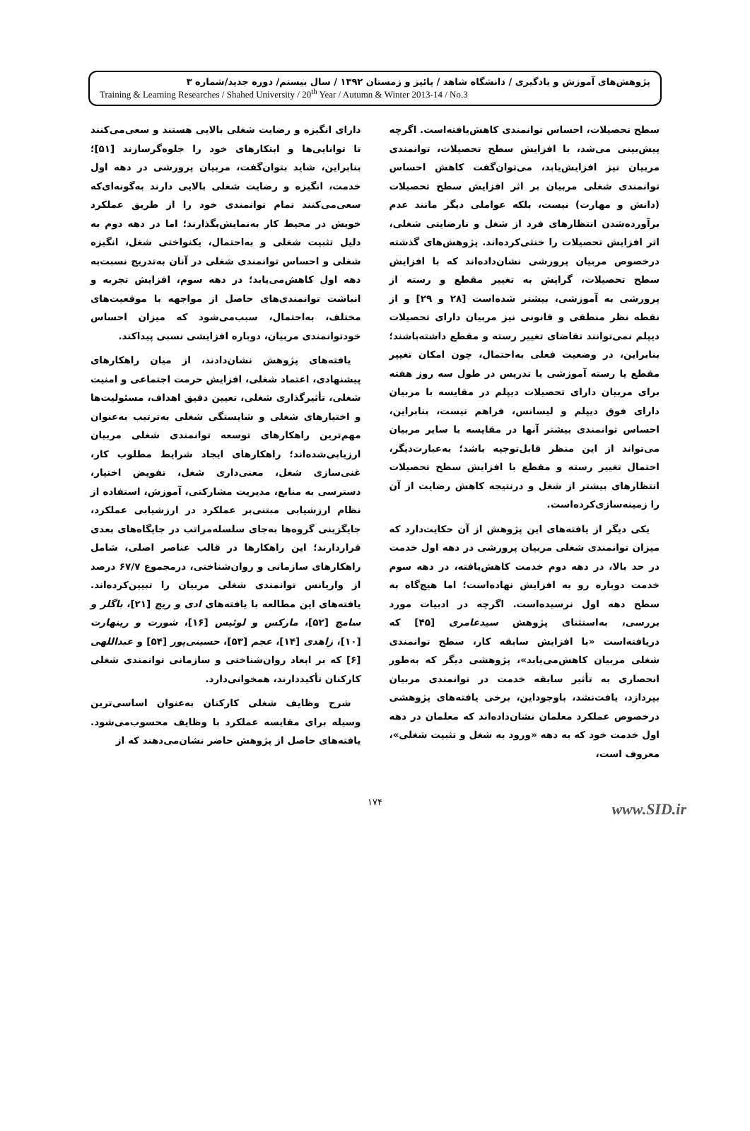پژوهش‌های آموزش و یادگیری / دانشگاه شاهد / پائیز و زمستان ۱۳۹۲ / سال بیستم/ دوره جدید/شماره ۳
Training & Learning Researches / Shahed University / 20<sup>th</sup> Year / Autumn & Winter 2013-14 / No.3
سطح تحصیلات، احساس توانمندی کاهش‌یافته‌است. اگرچه پیش‌بینی می‌شد، با افزایش سطح تحصیلات، توانمندی مربیان نیز افزایش‌یابد، می‌توان‌گفت کاهش احساس توانمندی شغلی مربیان بر اثر افزایش سطح تحصیلات (دانش و مهارت) نیست، بلکه عواملی دیگر مانند عدم برآورده‌شدن انتظارهای فرد از شغل و نارضایتی شغلی، اثر افزایش تحصیلات را خنثی‌کرده‌اند. پژوهش‌های گذشته درخصوص مربیان پرورشی نشان‌داده‌اند که با افزایش سطح تحصیلات، گرایش به تغییر مقطع و رسته از پرورشی به آموزشی، بیشتر شده‌است [۲۸ و ۲۹] و از نقطه نظر منطقی و قانونی نیز مربیان دارای تحصیلات دیپلم نمی‌توانند تقاضای تغییر رسته و مقطع داشته‌باشند؛ بنابراین، در وضعیت فعلی به‌احتمال، چون امکان تغییر مقطع یا رسته آموزشی یا تدریس در طول سه روز هفته برای مربیان دارای تحصیلات دیپلم در مقایسه با مربیان دارای فوق دیپلم و لیسانس، فراهم نیست، بنابراین، احساس توانمندی بیشتر آنها در مقایسه با سایر مربیان می‌تواند از این منظر قابل‌توجیه باشد؛ به‌عبارت‌دیگر، احتمال تغییر رسته و مقطع با افزایش سطح تحصیلات انتظارهای بیشتر از شغل و درنتیجه کاهش رضایت از آن را زمینه‌سازی‌کرده‌است.
یکی دیگر از یافته‌های این پژوهش از آن حکایت‌دارد که میزان توانمندی شغلی مربیان پرورشی در دهه اول خدمت در حد بالا، در دهه دوم خدمت کاهش‌یافته، در دهه سوم خدمت دوباره رو به افزایش نهاده‌است؛ اما هیچ‌گاه به سطح دهه اول نرسیده‌است. اگرچه در ادبیات مورد بررسی، به‌استثنای پژوهش سیدعامری [۴۵] که دریافته‌است «با افزایش سابقه کار، سطح توانمندی شغلی مربیان کاهش‌می‌یابد»، پژوهشی دیگر که به‌طور انحصاری به تأثیر سابقه خدمت در توانمندی مربیان بپردازد، یافت‌نشد، باوجوداین، برخی یافته‌های پژوهشی درخصوص عملکرد معلمان نشان‌داده‌اند که معلمان در دهه اول خدمت خود که به دهه «ورود به شغل و تثبیت شغلی»، معروف است،
دارای انگیزه و رضایت شغلی بالایی هستند و سعی‌می‌کنند تا توانایی‌ها و ابتکارهای خود را جلوه‌گرسازند [۵۱]؛ بنابراین، شاید بتوان‌گفت، مربیان پرورشی در دهه اول خدمت، انگیزه و رضایت شغلی بالایی دارند به‌گونه‌ای‌که سعی‌می‌کنند تمام توانمندی خود را از طریق عملکرد خویش در محیط کار به‌نمایش‌بگذارند؛ اما در دهه دوم به دلیل تثبیت شغلی و به‌احتمال، یکنواختی شغل، انگیزه شغلی و احساس توانمندی شغلی در آنان به‌تدریج نسبت‌به دهه اول کاهش‌می‌یابد؛ در دهه سوم، افزایش تجربه و انباشت توانمندی‌های حاصل از مواجهه با موقعیت‌های مختلف، به‌احتمال، سبب‌می‌شود که میزان احساس خودتوانمندی مربیان، دوباره افزایشی نسبی پیداکند.
یافته‌های پژوهش نشان‌دادند، از میان راهکارهای پیشنهادی، اعتماد شغلی، افزایش حرمت اجتماعی و امنیت شغلی، تأثیرگذاری شغلی، تعیین دقیق اهداف، مسئولیت‌ها و اختیارهای شغلی و شایستگی شغلی به‌ترتیب به‌عنوان مهم‌ترین راهکارهای توسعه توانمندی شغلی مربیان ارزیابی‌شده‌اند؛ راهکارهای ایجاد شرایط مطلوب کار، غنی‌سازی شغل، معنی‌داری شغل، تفویض اختیار، دسترسی به منابع، مدیریت مشارکتی، آموزش، استفاده از نظام ارزشیابی مبتنی‌بر عملکرد در ارزشیابی عملکرد، جایگزینی گروه‌ها به‌جای سلسله‌مراتب در جایگاه‌های بعدی قراردارند؛ این راهکارها در قالب عناصر اصلی، شامل راهکارهای سازمانی و روان‌شناختی، درمجموع ۶۷/۷ درصد از واریانس توانمندی شغلی مربیان را تبیین‌کرده‌اند. یافته‌های این مطالعه با یافته‌های ادی و ریچ [۲۱]، باگلر و سامچ [۵۲]، مارکس و لوئیس [۱۶]، شورت و رینهارت [۱۰]، زاهدی [۱۴]، عجم [۵۳]، حسینی‌پور [۵۴] و عبداللهی [۶] که بر ابعاد روان‌شناختی و سازمانی توانمندی شغلی کارکنان تأکیددارند، همخوانی‌دارد.
شرح وظایف شغلی کارکنان به‌عنوان اساسی‌ترین وسیله برای مقایسه عملکرد با وظایف محسوب‌می‌شود. یافته‌های حاصل از پژوهش حاضر نشان‌می‌دهند که از
۱۷۴
www.SID.ir